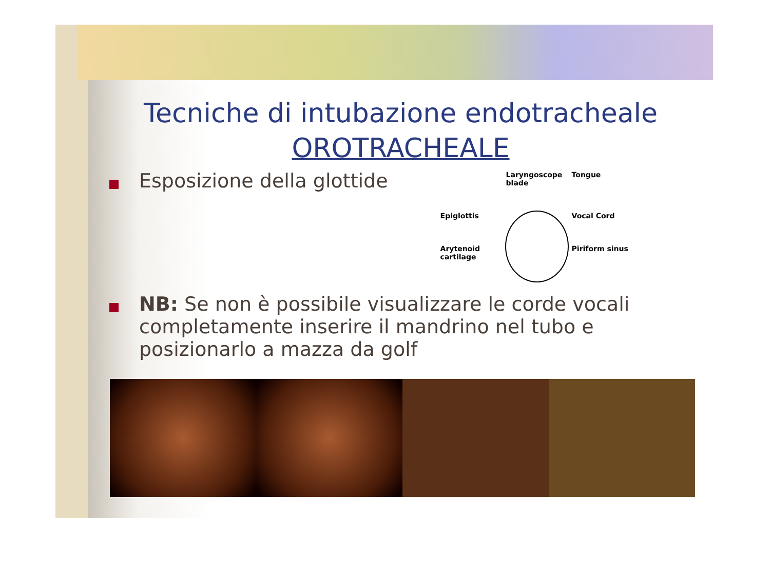Tecniche di intubazione endotracheale
OROTRACHEALE
Esposizione della glottide
Laryngoscope blade
Tongue
Epiglottis
Vocal Cord
Arytenoid cartilage
Piriform sinus
NB: Se non è possibile visualizzare le corde vocali completamente inserire il mandrino nel tubo e posizionarlo a mazza da golf